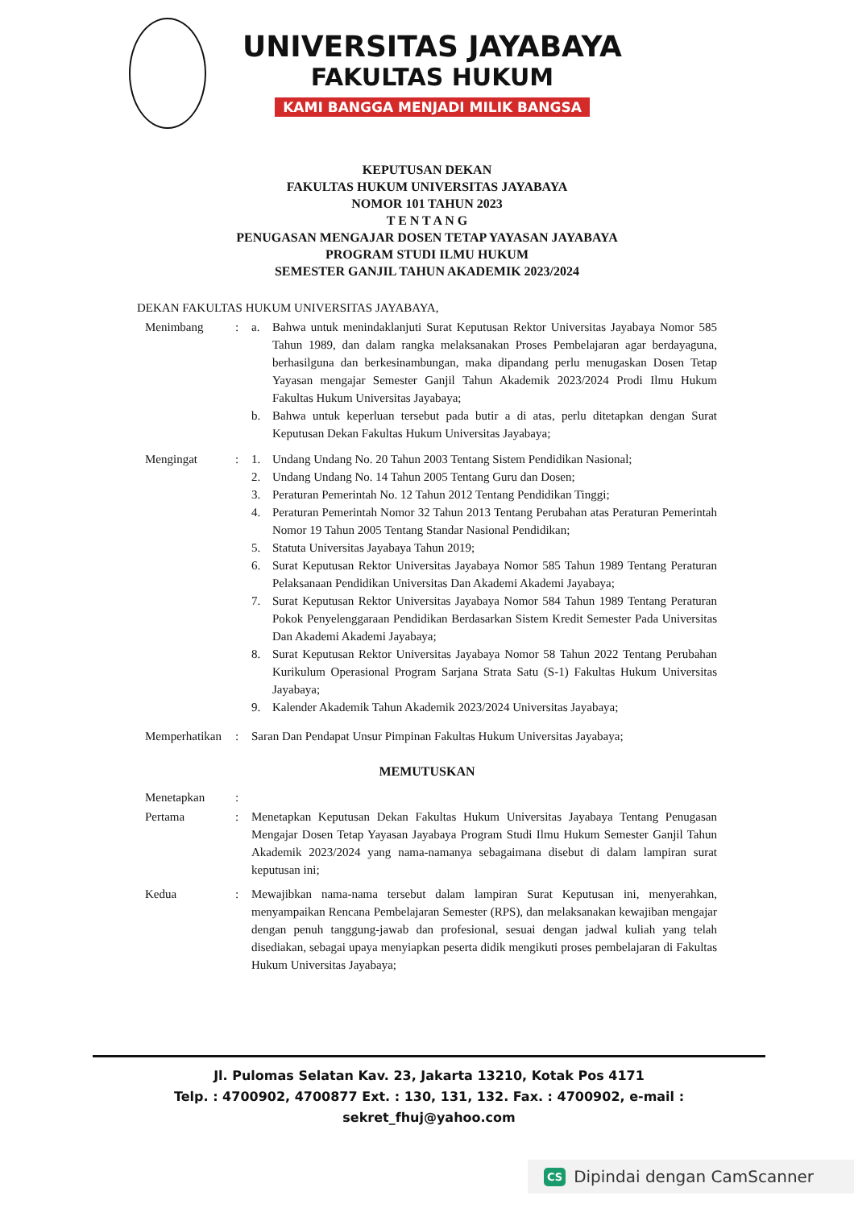UNIVERSITAS JAYABAYA
FAKULTAS HUKUM
KAMI BANGGA MENJADI MILIK BANGSA
KEPUTUSAN DEKAN
FAKULTAS HUKUM UNIVERSITAS JAYABAYA
NOMOR 101 TAHUN 2023
T E N T A N G
PENUGASAN MENGAJAR DOSEN TETAP YAYASAN JAYABAYA
PROGRAM STUDI ILMU HUKUM
SEMESTER GANJIL TAHUN AKADEMIK 2023/2024
DEKAN FAKULTAS HUKUM UNIVERSITAS JAYABAYA,
Menimbang : a. Bahwa untuk menindaklanjuti Surat Keputusan Rektor Universitas Jayabaya Nomor 585 Tahun 1989, dan dalam rangka melaksanakan Proses Pembelajaran agar berdayaguna, berhasilguna dan berkesinambungan, maka dipandang perlu menugaskan Dosen Tetap Yayasan mengajar Semester Ganjil Tahun Akademik 2023/2024 Prodi Ilmu Hukum Fakultas Hukum Universitas Jayabaya;
b. Bahwa untuk keperluan tersebut pada butir a di atas, perlu ditetapkan dengan Surat Keputusan Dekan Fakultas Hukum Universitas Jayabaya;
Mengingat : 1. Undang Undang No. 20 Tahun 2003 Tentang Sistem Pendidikan Nasional;
2. Undang Undang No. 14 Tahun 2005 Tentang Guru dan Dosen;
3. Peraturan Pemerintah No. 12 Tahun 2012 Tentang Pendidikan Tinggi;
4. Peraturan Pemerintah Nomor 32 Tahun 2013 Tentang Perubahan atas Peraturan Pemerintah Nomor 19 Tahun 2005 Tentang Standar Nasional Pendidikan;
5. Statuta Universitas Jayabaya Tahun 2019;
6. Surat Keputusan Rektor Universitas Jayabaya Nomor 585 Tahun 1989 Tentang Peraturan Pelaksanaan Pendidikan Universitas Dan Akademi Akademi Jayabaya;
7. Surat Keputusan Rektor Universitas Jayabaya Nomor 584 Tahun 1989 Tentang Peraturan Pokok Penyelenggaraan Pendidikan Berdasarkan Sistem Kredit Semester Pada Universitas Dan Akademi Akademi Jayabaya;
8. Surat Keputusan Rektor Universitas Jayabaya Nomor 58 Tahun 2022 Tentang Perubahan Kurikulum Operasional Program Sarjana Strata Satu (S-1) Fakultas Hukum Universitas Jayabaya;
9. Kalender Akademik Tahun Akademik 2023/2024 Universitas Jayabaya;
Memperhatikan
: Saran Dan Pendapat Unsur Pimpinan Fakultas Hukum Universitas Jayabaya;
MEMUTUSKAN
Menetapkan :
Pertama : Menetapkan Keputusan Dekan Fakultas Hukum Universitas Jayabaya Tentang Penugasan Mengajar Dosen Tetap Yayasan Jayabaya Program Studi Ilmu Hukum Semester Ganjil Tahun Akademik 2023/2024 yang nama-namanya sebagaimana disebut di dalam lampiran surat keputusan ini;
Kedua : Mewajibkan nama-nama tersebut dalam lampiran Surat Keputusan ini, menyerahkan, menyampaikan Rencana Pembelajaran Semester (RPS), dan melaksanakan kewajiban mengajar dengan penuh tanggung-jawab dan profesional, sesuai dengan jadwal kuliah yang telah disediakan, sebagai upaya menyiapkan peserta didik mengikuti proses pembelajaran di Fakultas Hukum Universitas Jayabaya;
Jl. Pulomas Selatan Kav. 23, Jakarta 13210, Kotak Pos 4171
Telp. : 4700902, 4700877 Ext. : 130, 131, 132. Fax. : 4700902, e-mail : sekret_fhuj@yahoo.com
CS Dipindai dengan CamScanner